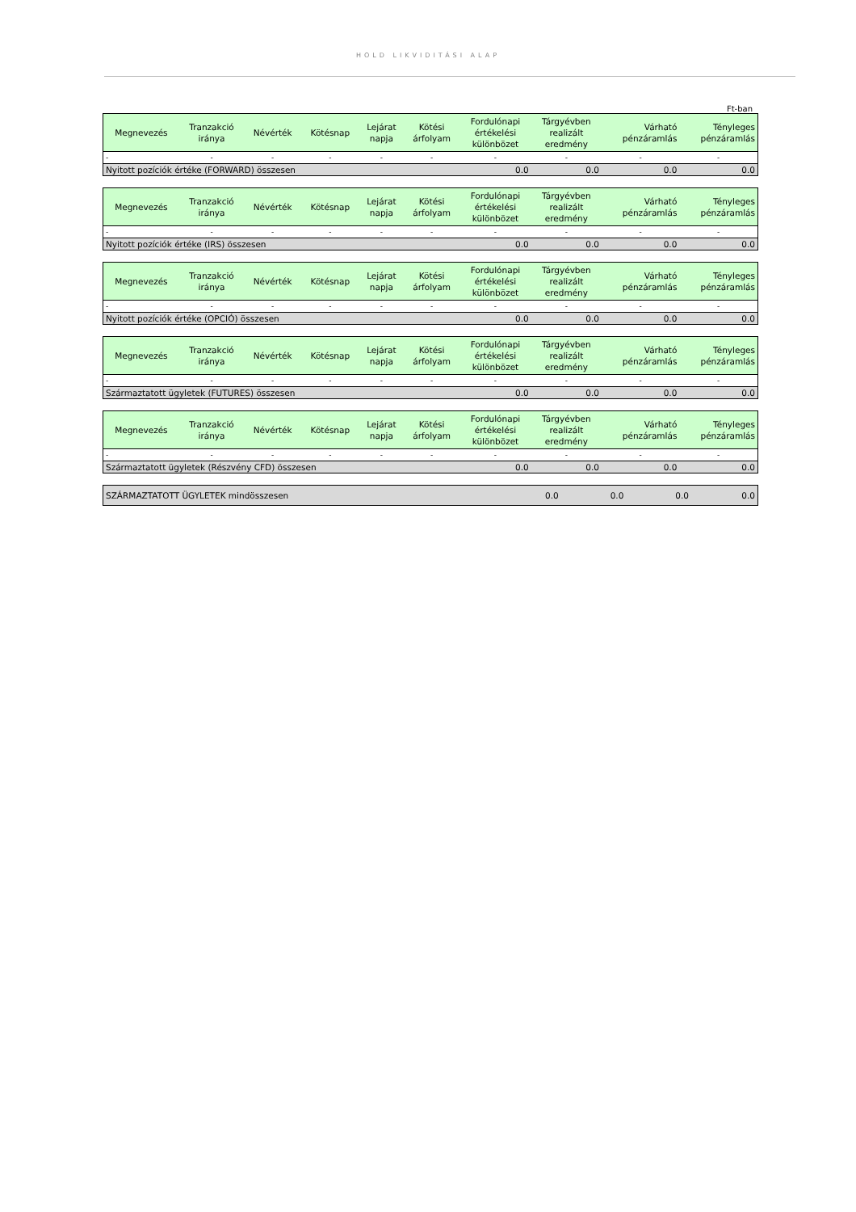HOLD LIKVIDITÁSI ALAP
Ft-ban
| Megnevezés | Tranzakció iránya | Névérték | Kötésnap | Lejárat napja | Kötési árfolyam | Fordulónapi értékelési különbözet | Tárgyévben realizált eredmény | Várható pénzáramlás | Tényleges pénzáramlás |
| --- | --- | --- | --- | --- | --- | --- | --- | --- | --- |
| - | - | - | - | - | - | - | - | - | - |
| Nyitott pozíciók értéke (FORWARD) összesen | | | | | | 0.0 | 0.0 | 0.0 | 0.0 |
| Megnevezés | Tranzakció iránya | Névérték | Kötésnap | Lejárat napja | Kötési árfolyam | Fordulónapi értékelési különbözet | Tárgyévben realizált eredmény | Várható pénzáramlás | Tényleges pénzáramlás |
| --- | --- | --- | --- | --- | --- | --- | --- | --- | --- |
| - | - | - | - | - | - | - | - | - | - |
| Nyitott pozíciók értéke (IRS) összesen | | | | | | 0.0 | 0.0 | 0.0 | 0.0 |
| Megnevezés | Tranzakció iránya | Névérték | Kötésnap | Lejárat napja | Kötési árfolyam | Fordulónapi értékelési különbözet | Tárgyévben realizált eredmény | Várható pénzáramlás | Tényleges pénzáramlás |
| --- | --- | --- | --- | --- | --- | --- | --- | --- | --- |
| - | - | - | - | - | - | - | - | - | - |
| Nyitott pozíciók értéke (OPCIÓ) összesen | | | | | | 0.0 | 0.0 | 0.0 | 0.0 |
| Megnevezés | Tranzakció iránya | Névérték | Kötésnap | Lejárat napja | Kötési árfolyam | Fordulónapi értékelési különbözet | Tárgyévben realizált eredmény | Várható pénzáramlás | Tényleges pénzáramlás |
| --- | --- | --- | --- | --- | --- | --- | --- | --- | --- |
| - | - | - | - | - | - | - | - | - | - |
| Származtatott ügyletek (FUTURES) összesen | | | | | | 0.0 | 0.0 | 0.0 | 0.0 |
| Megnevezés | Tranzakció iránya | Névérték | Kötésnap | Lejárat napja | Kötési árfolyam | Fordulónapi értékelési különbözet | Tárgyévben realizált eredmény | Várható pénzáramlás | Tényleges pénzáramlás |
| --- | --- | --- | --- | --- | --- | --- | --- | --- | --- |
| - | - | - | - | - | - | - | - | - | - |
| Származtatott ügyletek (Részvény CFD) összesen | | | | | | 0.0 | 0.0 | 0.0 | 0.0 |
| SZÁRMAZTATOTT ÜGYLETEK mindösszesen | 0.0 | 0.0 | 0.0 | 0.0 |